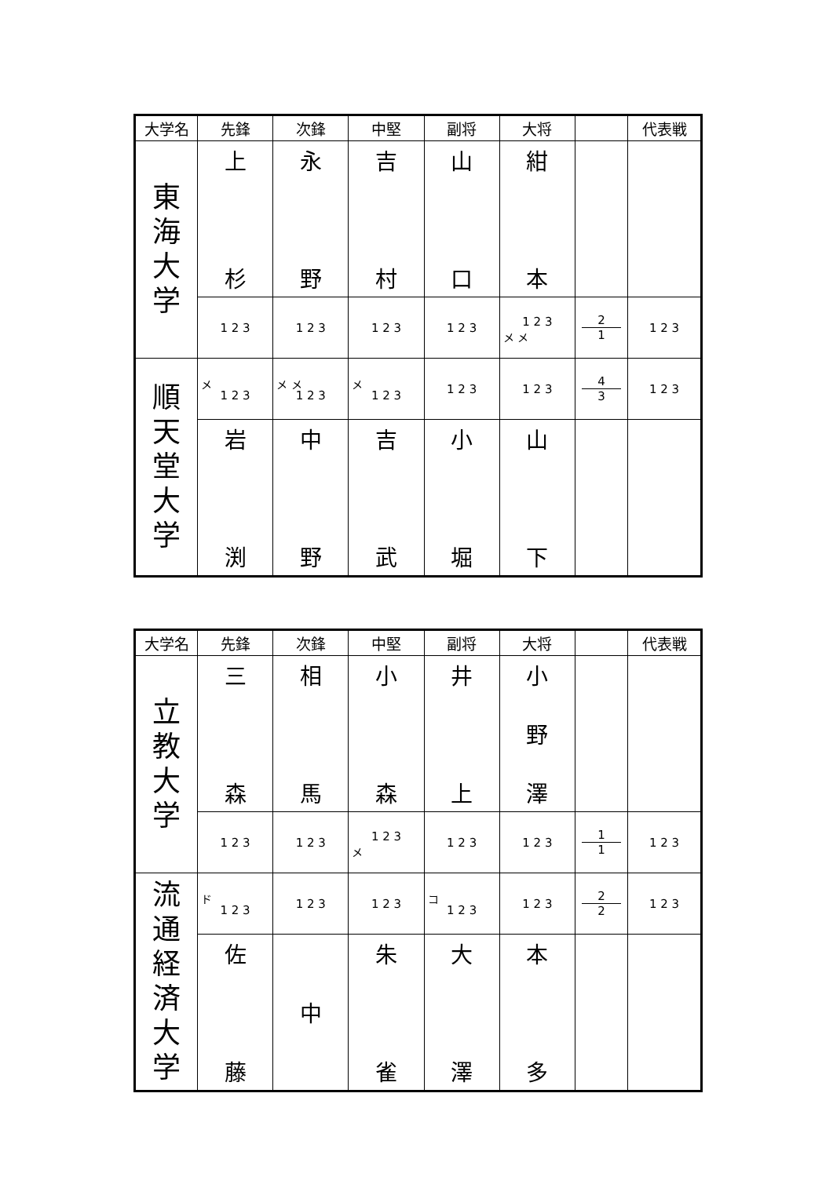| 大学名 | 先鋒 | 次鋒 | 中堅 | 副将 | 大将 | | 代表戦 |
| --- | --- | --- | --- | --- | --- | --- | --- |
| 東 海 大 学 | 上 杉 | 永 野 | 吉 村 | 山 口 | 紺 本 | | |
| | 1 2 3 | 1 2 3 | 1 2 3 | 1 2 3 | 1 2 3 メ メ | 2 1 | 1 2 3 |
| 順 天 堂 大 学 | メ 1 2 3 | メ メ 1 2 3 | メ 1 2 3 | 1 2 3 | 1 2 3 | 4 3 | 1 2 3 |
| | 岩 渕 | 中 野 | 吉 武 | 小 堀 | 山 下 | | |
| 大学名 | 先鋒 | 次鋒 | 中堅 | 副将 | 大将 | | 代表戦 |
| --- | --- | --- | --- | --- | --- | --- | --- |
| 立 教 大 学 | 三 森 | 相 馬 | 小 森 | 井 上 | 小 野 澤 | | |
| | 1 2 3 | 1 2 3 | 1 2 3 メ | 1 2 3 | 1 2 3 | 1 1 | 1 2 3 |
| 流 通 経 済 大 学 | ド 1 2 3 | 1 2 3 | 1 2 3 | コ 1 2 3 | 1 2 3 | 2 2 | 1 2 3 |
| | 佐 藤 | 中 | 朱 雀 | 大 澤 | 本 多 | | |